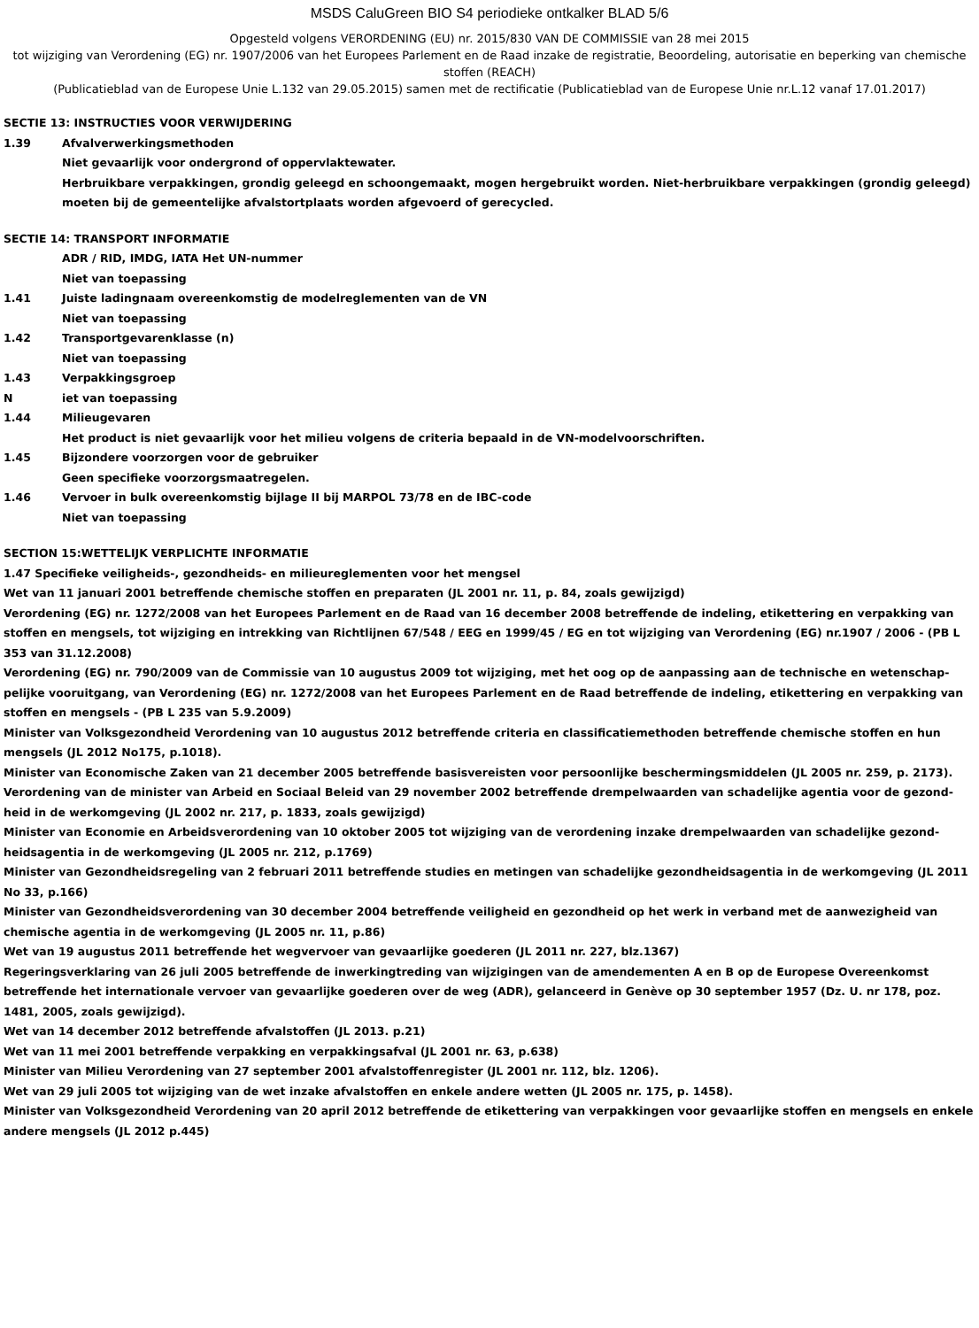MSDS CaluGreen BIO S4 periodieke ontkalker BLAD 5/6
Opgesteld volgens VERORDENING (EU) nr. 2015/830 VAN DE COMMISSIE van 28 mei 2015
tot wijziging van Verordening (EG) nr. 1907/2006 van het Europees Parlement en de Raad inzake de registratie, Beoordeling, autorisatie en beperking van chemische stoffen (REACH)
(Publicatieblad van de Europese Unie L.132 van 29.05.2015) samen met de rectificatie (Publicatieblad van de Europese Unie nr.L.12 vanaf 17.01.2017)
SECTIE 13: INSTRUCTIES VOOR VERWIJDERING
1.39 Afvalverwerkingsmethoden
Niet gevaarlijk voor ondergrond of oppervlaktewater.
Herbruikbare verpakkingen, grondig geleegd en schoongemaakt, mogen hergebruikt worden. Niet-herbruikbare verpakkingen (grondig geleegd) moeten bij de gemeentelijke afvalstortplaats worden afgevoerd of gerecycled.
SECTIE 14: TRANSPORT INFORMATIE
ADR / RID, IMDG, IATA Het UN-nummer
Niet van toepassing
1.41 Juiste ladingnaam overeenkomstig de modelreglementen van de VN
Niet van toepassing
1.42 Transportgevarenklasse (n)
Niet van toepassing
1.43 Verpakkingsgroep
Niet van toepassing
1.44 Milieugevaren
Het product is niet gevaarlijk voor het milieu volgens de criteria bepaald in de VN-modelvoorschriften.
1.45 Bijzondere voorzorgen voor de gebruiker
Geen specifieke voorzorgsmaatregelen.
1.46 Vervoer in bulk overeenkomstig bijlage II bij MARPOL 73/78 en de IBC-code
Niet van toepassing
SECTION 15:WETTELIJK VERPLICHTE INFORMATIE
1.47 Specifieke veiligheids-, gezondheids- en milieureglementen voor het mengsel
Wet van 11 januari 2001 betreffende chemische stoffen en preparaten (JL 2001 nr. 11, p. 84, zoals gewijzigd)
Verordening (EG) nr. 1272/2008 van het Europees Parlement en de Raad van 16 december 2008 betreffende de indeling, etikettering en verpakking van stoffen en mengsels, tot wijziging en intrekking van Richtlijnen 67/548 / EEG en 1999/45 / EG en tot wijziging van Verordening (EG) nr.1907 / 2006 - (PB L 353 van 31.12.2008)
Verordening (EG) nr. 790/2009 van de Commissie van 10 augustus 2009 tot wijziging, met het oog op de aanpassing aan de technische en wetenschap-pelijke vooruitgang, van Verordening (EG) nr. 1272/2008 van het Europees Parlement en de Raad betreffende de indeling, etikettering en verpakking van stoffen en mengsels - (PB L 235 van 5.9.2009)
Minister van Volksgezondheid Verordening van 10 augustus 2012 betreffende criteria en classificatiemethoden betreffende chemische stoffen en hun mengsels (JL 2012 No175, p.1018).
Minister van Economische Zaken van 21 december 2005 betreffende basisvereisten voor persoonlijke beschermingsmiddelen (JL 2005 nr. 259, p. 2173).
Verordening van de minister van Arbeid en Sociaal Beleid van 29 november 2002 betreffende drempelwaarden van schadelijke agentia voor de gezond-heid in de werkomgeving (JL 2002 nr. 217, p. 1833, zoals gewijzigd)
Minister van Economie en Arbeidsverordening van 10 oktober 2005 tot wijziging van de verordening inzake drempelwaarden van schadelijke gezond-heidsagentia in de werkomgeving (JL 2005 nr. 212, p.1769)
Minister van Gezondheidsregeling van 2 februari 2011 betreffende studies en metingen van schadelijke gezondheidsagentia in de werkomgeving (JL 2011 No 33, p.166)
Minister van Gezondheidsverordening van 30 december 2004 betreffende veiligheid en gezondheid op het werk in verband met de aanwezigheid van chemische agentia in de werkomgeving (JL 2005 nr. 11, p.86)
Wet van 19 augustus 2011 betreffende het wegvervoer van gevaarlijke goederen (JL 2011 nr. 227, blz.1367)
Regeringsverklaring van 26 juli 2005 betreffende de inwerkingtreding van wijzigingen van de amendementen A en B op de Europese Overeenkomst betreffende het internationale vervoer van gevaarlijke goederen over de weg (ADR), gelanceerd in Genève op 30 september 1957 (Dz. U. nr 178, poz. 1481, 2005, zoals gewijzigd).
Wet van 14 december 2012 betreffende afvalstoffen (JL 2013. p.21)
Wet van 11 mei 2001 betreffende verpakking en verpakkingsafval (JL 2001 nr. 63, p.638)
Minister van Milieu Verordening van 27 september 2001 afvalstoffenregister (JL 2001 nr. 112, blz. 1206).
Wet van 29 juli 2005 tot wijziging van de wet inzake afvalstoffen en enkele andere wetten (JL 2005 nr. 175, p. 1458).
Minister van Volksgezondheid Verordening van 20 april 2012 betreffende de etikettering van verpakkingen voor gevaarlijke stoffen en mengsels en enkele andere mengsels (JL 2012 p.445)